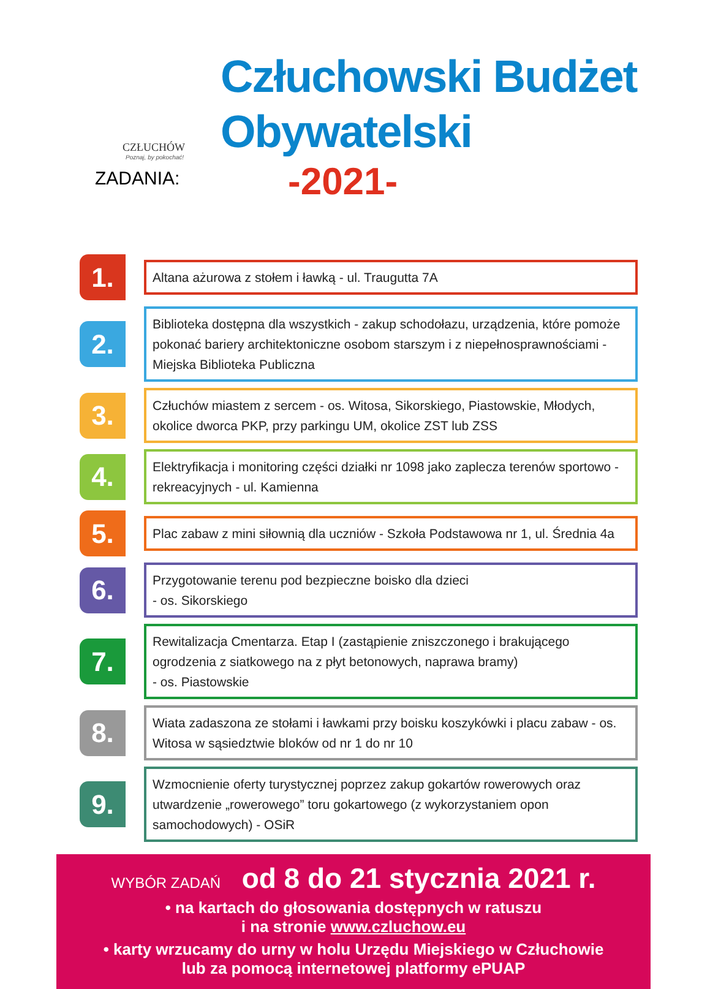CZŁUCHÓW
Poznaj, by pokochać!
ZADANIA:
Człuchowski Budżet
Obywatelski
-2021-
1.
Altana ażurowa z stołem i ławką - ul. Traugutta 7A
2.
Biblioteka dostępna dla wszystkich - zakup schodołazu, urządzenia, które pomoże pokonać bariery architektoniczne osobom starszym i z niepełnosprawnościami - Miejska Biblioteka Publiczna
3.
Człuchów miastem z sercem - os. Witosa, Sikorskiego, Piastowskie, Młodych, okolice dworca PKP, przy parkingu UM, okolice ZST lub ZSS
4.
Elektryfikacja i monitoring części działki nr 1098 jako zaplecza terenów sportowo - rekreacyjnych - ul. Kamienna
5.
Plac zabaw z mini siłownią dla uczniów - Szkoła Podstawowa nr 1, ul. Średnia 4a
6.
Przygotowanie terenu pod bezpieczne boisko dla dzieci
- os. Sikorskiego
7.
Rewitalizacja Cmentarza. Etap I (zastąpienie zniszczonego i brakującego ogrodzenia z siatkowego na z płyt betonowych, naprawa bramy)
- os. Piastowskie
8.
Wiata zadaszona ze stołami i ławkami przy boisku koszykówki i placu zabaw - os. Witosa w sąsiedztwie bloków od nr 1 do nr 10
9.
Wzmocnienie oferty turystycznej poprzez zakup gokartów rowerowych oraz utwardzenie „rowerowego” toru gokartowego (z wykorzystaniem opon samochodowych) - OSiR
WYBÓR ZADAŃ od 8 do 21 stycznia 2021 r.
• na kartach do głosowania dostępnych w ratuszu
i na stronie www.czluchow.eu
• karty wrzucamy do urny w holu Urzędu Miejskiego w Człuchowie
lub za pomocą internetowej platformy ePUAP